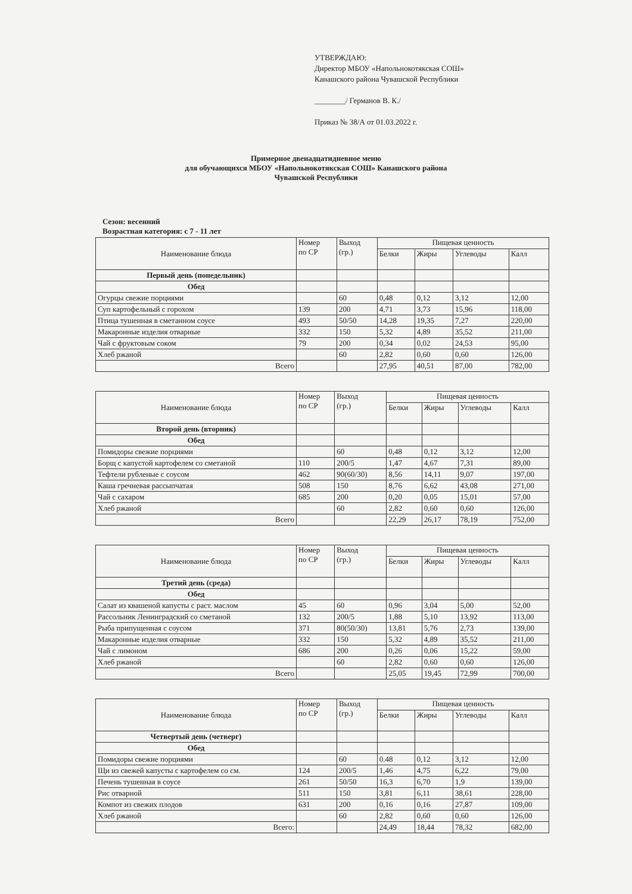УТВЕРЖДАЮ:
Директор МБОУ «Напольнокотякская СОШ»
Канашского района Чувашской Республики
________/ Германов В. К./
Приказ № 38/А от 01.03.2022 г.
Примерное двенадцатидневное меню
для обучающихся МБОУ «Напольнокотякская СОШ» Канашского района
Чувашской Республики
Сезон: весенний
Возрастная категория: с 7 - 11 лет
| Наименование блюда | Номер по СР | Выход (гр.) | Пищевая ценность | | | |
| --- | --- | --- | --- | --- | --- | --- |
| | | | Белки | Жиры | Углеводы | Калл |
| Первый день (понедельник) | | | | | | |
| Обед | | | | | | |
| Огурцы свежие порциями | | 60 | 0,48 | 0,12 | 3,12 | 12,00 |
| Суп картофельный с горохом | 139 | 200 | 4,71 | 3,73 | 15,96 | 118,00 |
| Птица тушенная в сметанном соусе | 493 | 50/50 | 14,28 | 19,35 | 7,27 | 220,00 |
| Макаронные изделия отварные | 332 | 150 | 5,32 | 4,89 | 35,52 | 211,00 |
| Чай с фруктовым соком | 79 | 200 | 0,34 | 0,02 | 24,53 | 95,00 |
| Хлеб ржаной | | 60 | 2,82 | 0,60 | 0,60 | 126,00 |
| Всего | | | 27,95 | 40,51 | 87,00 | 782,00 |
| Наименование блюда | Номер по СР | Выход (гр.) | Пищевая ценность | | | |
| --- | --- | --- | --- | --- | --- | --- |
| | | | Белки | Жиры | Углеводы | Калл |
| Второй день (вторник) | | | | | | |
| Обед | | | | | | |
| Помидоры свежие порциями | | 60 | 0,48 | 0,12 | 3,12 | 12,00 |
| Борщ с капустой картофелем со сметаной | 110 | 200/5 | 1,47 | 4,67 | 7,31 | 89,00 |
| Тефтели рубленые с соусом | 462 | 90(60/30) | 8,56 | 14,11 | 9,07 | 197,00 |
| Каша гречневая рассыпчатая | 508 | 150 | 8,76 | 6,62 | 43,08 | 271,00 |
| Чай с сахаром | 685 | 200 | 0,20 | 0,05 | 15,01 | 57,00 |
| Хлеб ржаной | | 60 | 2,82 | 0,60 | 0,60 | 126,00 |
| Всего | | | 22,29 | 26,17 | 78,19 | 752,00 |
| Наименование блюда | Номер по СР | Выход (гр.) | Пищевая ценность | | | |
| --- | --- | --- | --- | --- | --- | --- |
| | | | Белки | Жиры | Углеводы | Калл |
| Третий день (среда) | | | | | | |
| Обед | | | | | | |
| Салат из квашеной капусты с раст. маслом | 45 | 60 | 0,96 | 3,04 | 5,00 | 52,00 |
| Рассольник Ленинградский со сметаной | 132 | 200/5 | 1,88 | 5,10 | 13,92 | 113,00 |
| Рыба припущенная с соусом | 371 | 80(50/30) | 13,81 | 5,76 | 2,73 | 139,00 |
| Макаронные изделия отварные | 332 | 150 | 5,32 | 4,89 | 35,52 | 211,00 |
| Чай с лимоном | 686 | 200 | 0,26 | 0,06 | 15,22 | 59,00 |
| Хлеб ржаной | | 60 | 2,82 | 0,60 | 0,60 | 126,00 |
| Всего | | | 25,05 | 19,45 | 72,99 | 700,00 |
| Наименование блюда | Номер по СР | Выход (гр.) | Пищевая ценность | | | |
| --- | --- | --- | --- | --- | --- | --- |
| | | | Белки | Жиры | Углеводы | Калл |
| Четвертый день (четверг) | | | | | | |
| Обед | | | | | | |
| Помидоры свежие порциями | | 60 | 0.48 | 0,12 | 3,12 | 12,00 |
| Щи из свежей капусты с картофелем со см. | 124 | 200/5 | 1,46 | 4,75 | 6,22 | 79,00 |
| Печень тушенная в соусе | 261 | 50/50 | 16,3 | 6,70 | 1,9 | 139,00 |
| Рис отварной | 511 | 150 | 3,81 | 6,11 | 38,61 | 228,00 |
| Компот из свежих плодов | 631 | 200 | 0,16 | 0,16 | 27,87 | 109,00 |
| Хлеб ржаной | | 60 | 2,82 | 0,60 | 0,60 | 126,00 |
| Всего: | | | 24,49 | 18,44 | 78,32 | 682,00 |